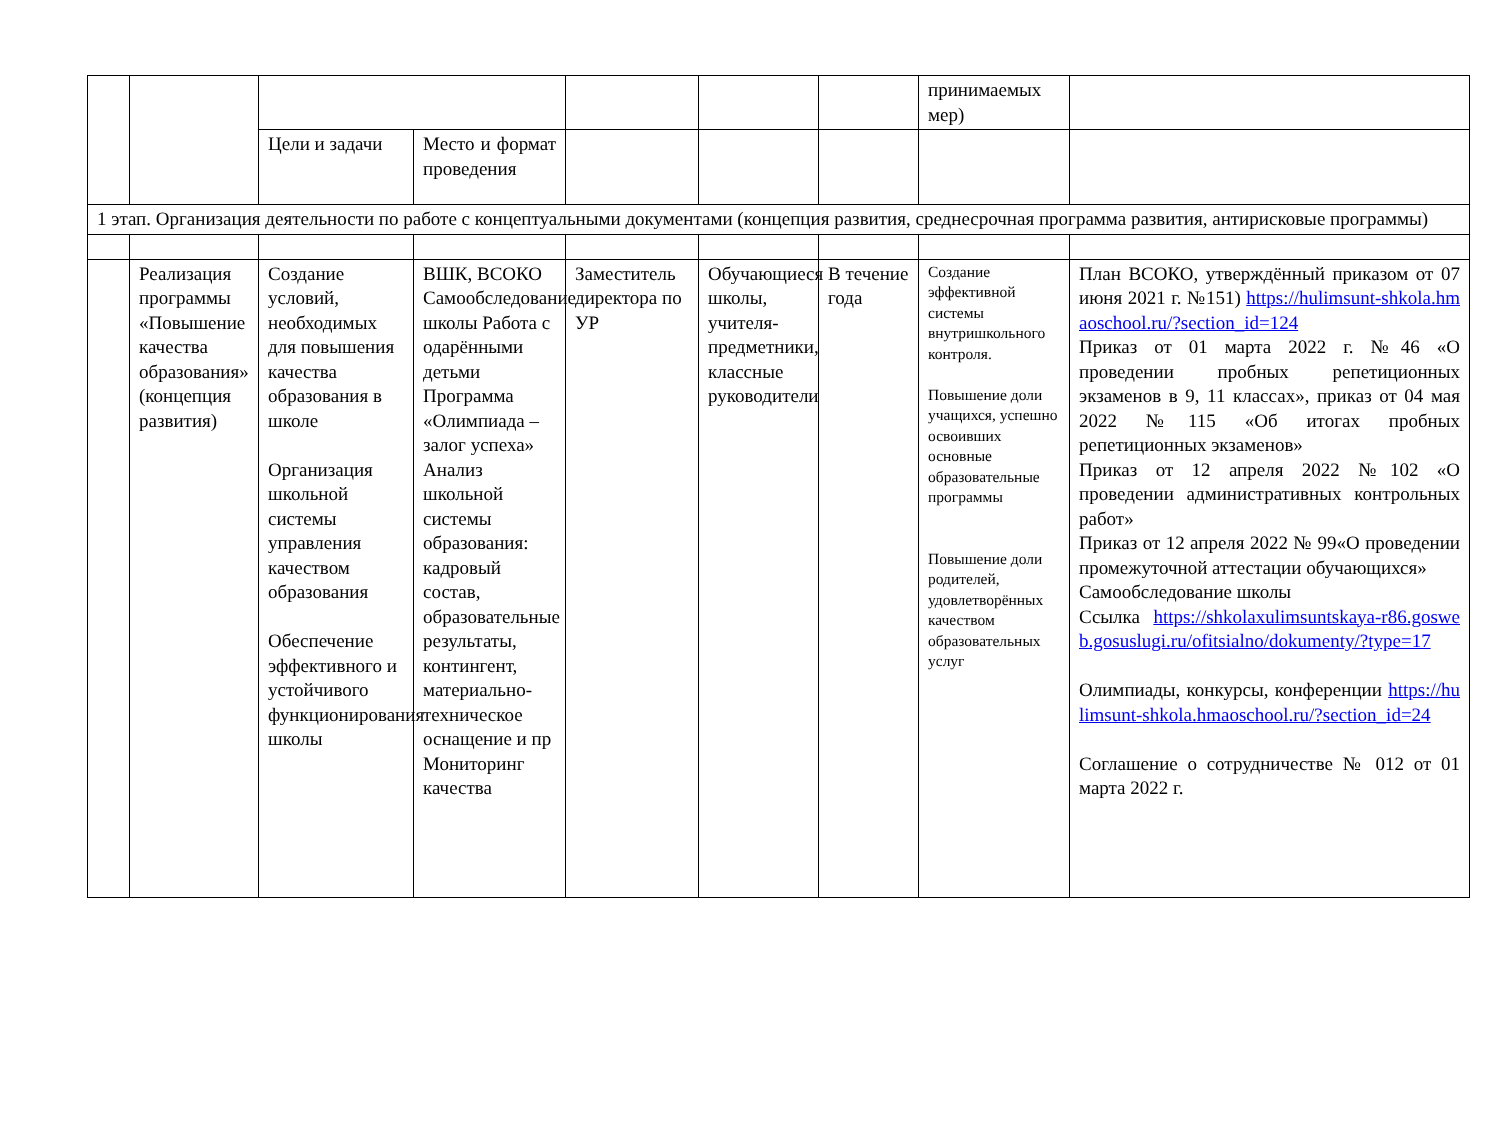| | | | | | | | принимаемых мер) | |
| | | Цели и задачи | Место и формат проведения | | | | | |
| 1 этап. Организация деятельности по работе с концептуальными документами (концепция развития, среднесрочная программа развития, антирисковые программы) | | | | | | | | |
| | Реализация программы «Повышение качества образования» (концепция развития) | Создание условий, необходимых для повышения качества образования в школе Организация школьной системы управления качеством образования Обеспечение эффективного и устойчивого функционирования школы | ВШК, ВСОКО Самообследование школы Работа с одарёнными детьми Программа «Олимпиада – залог успеха» Анализ школьной системы образования: кадровый состав, образовательные результаты, контингент, материально-техническое оснащение и пр Мониторинг качества | Заместитель директора по УР | Обучающиеся школы, учителя-предметники, классные руководители | В течение года | Создание эффективной системы внутришкольного контроля. Повышение доли учащихся, успешно освоивших основные образовательные программы Повышение доли родителей, удовлетворённых качеством образовательных услуг | План ВСОКО, утверждённый приказом от 07 июня 2021 г. №151) https://hulimsunt-shkola.hmaoschool.ru/?section_id=124 Приказ от 01 марта 2022 г. №46 «О проведении пробных репетиционных экзаменов в 9, 11 классах», приказ от 04 мая 2022 №115 «Об итогах пробных репетиционных экзаменов» Приказ от 12 апреля 2022 №102 «О проведении административных контрольных работ» Приказ от 12 апреля 2022 № 99«О проведении промежуточной аттестации обучающихся» Самообследование школы Ссылка https://shkolaxulimsuntskaya-r86.gosweb.gosuslugi.ru/ofitsialno/dokumenty/?type=17 Олимпиады, конкурсы, конференции https://hulimsunt-shkola.hmaoschool.ru/?section_id=24 Соглашение о сотрудничестве № 012 от 01 марта 2022 г. |